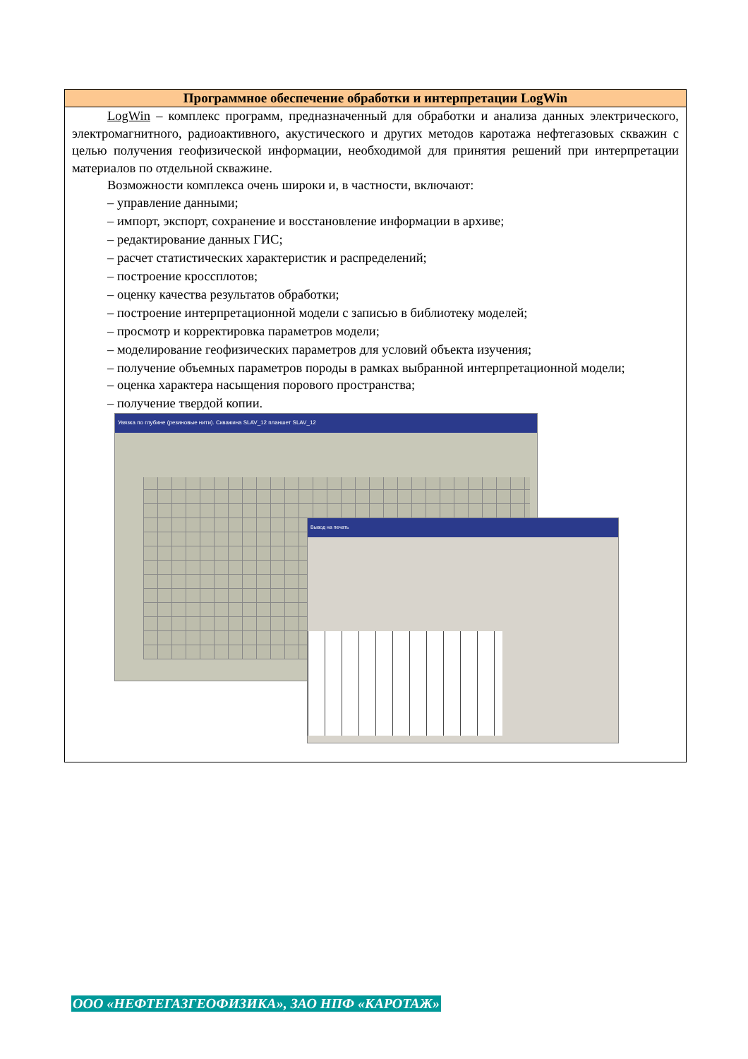Программное обеспечение обработки и интерпретации LogWin
LogWin – комплекс программ, предназначенный для обработки и анализа данных электрического, электромагнитного, радиоактивного, акустического и других методов каротажа нефтегазовых скважин с целью получения геофизической информации, необходимой для принятия решений при интерпретации материалов по отдельной скважине.
Возможности комплекса очень широки и, в частности, включают:
– управление данными;
– импорт, экспорт, сохранение и восстановление информации в архиве;
– редактирование данных ГИС;
– расчет статистических характеристик и распределений;
– построение кроссплотов;
– оценку качества результатов обработки;
– построение интерпретационной модели с записью в библиотеку моделей;
– просмотр и корректировка параметров модели;
– моделирование геофизических параметров для условий объекта изучения;
– получение объемных параметров породы в рамках выбранной интерпретационной модели;
– оценка характера насыщения порового пространства;
– получение твердой копии.
Увязка по глубине (резиновые нити). Скважина SLAV_12 планшет SLAV_12
Вывод на печать
ООО «НЕФТЕГАЗГЕОФИЗИКА», ЗАО НПФ «КАРОТАЖ»